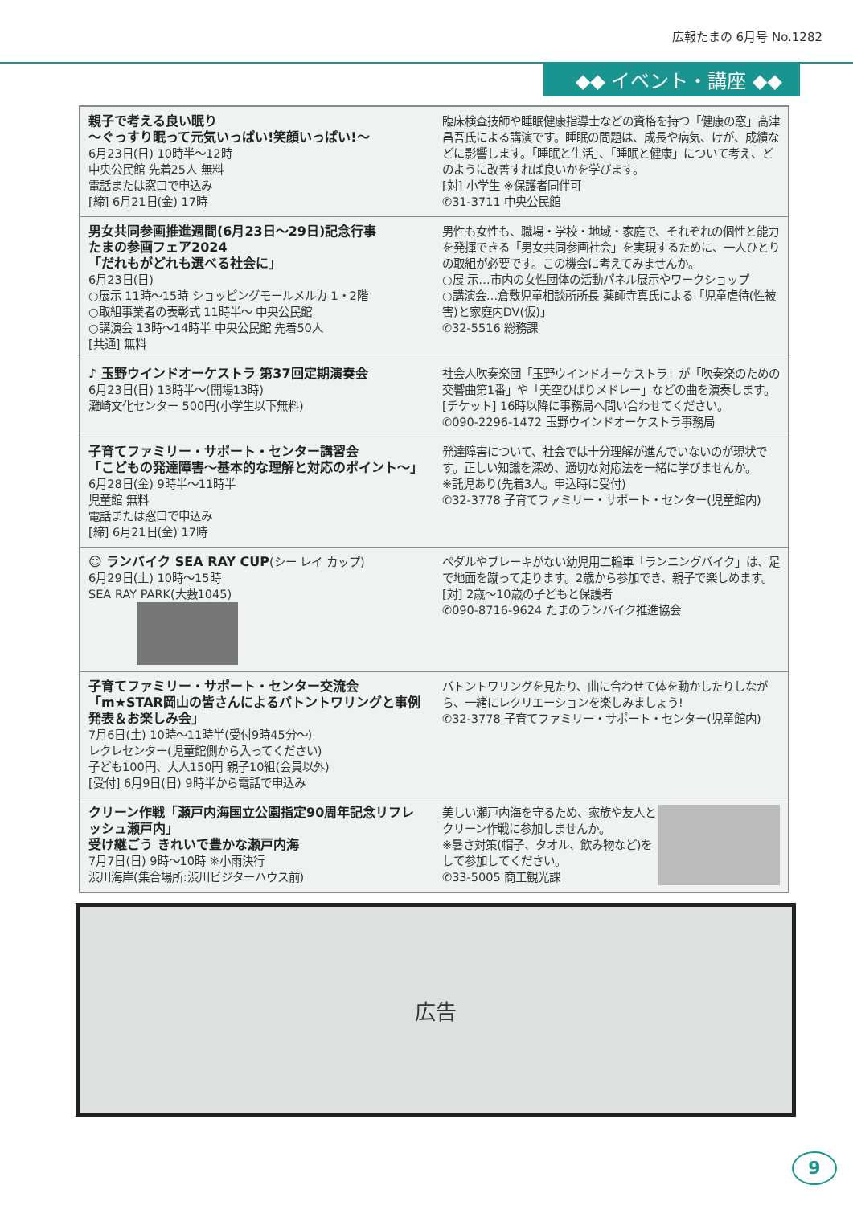広報たまの 6月号 No.1282
◆◆ イベント・講座 ◆◆
| 親子で考える良い眠り ～ぐっすり眠って元気いっぱい!笑顔いっぱい!～ 6月23日(日) 10時半～12時 中央公民館 先着25人 無料 電話または窓口で申込み [締] 6月21日(金) 17時 | 臨床検査技師や睡眠健康指導士などの資格を持つ「健康の窓」髙津昌吾氏による講演です。睡眠の問題は、成長や病気、けが、成績などに影響します。「睡眠と生活」、「睡眠と健康」について考え、どのように改善すれば良いかを学びます。 [対] 小学生 ※保護者同伴可 ✆31-3711 中央公民館 |
| 男女共同参画推進週間(6月23日～29日)記念行事 たまの参画フェア2024 「だれもがどれも選べる社会に」 6月23日(日) ○展示 11時～15時 ショッピングモールメルカ 1・2階 ○取組事業者の表彰式 11時半～ 中央公民館 ○講演会 13時～14時半 中央公民館 先着50人 [共通] 無料 | 男性も女性も、職場・学校・地域・家庭で、それぞれの個性と能力を発揮できる「男女共同参画社会」を実現するために、一人ひとりの取組が必要です。この機会に考えてみませんか。 ○展 示…市内の女性団体の活動パネル展示やワークショップ ○講演会…倉敷児童相談所所長 薬師寺真氏による「児童虐待(性被害)と家庭内DV(仮)」 ✆32-5516 総務課 |
| ♪ 玉野ウインドオーケストラ 第37回定期演奏会 6月23日(日) 13時半～(開場13時) 灘崎文化センター 500円(小学生以下無料) | 社会人吹奏楽団「玉野ウインドオーケストラ」が「吹奏楽のための交響曲第1番」や「美空ひばりメドレー」などの曲を演奏します。 [チケット] 16時以降に事務局へ問い合わせてください。 ✆090-2296-1472 玉野ウインドオーケストラ事務局 |
| 子育てファミリー・サポート・センター講習会 「こどもの発達障害～基本的な理解と対応のポイント～」 6月28日(金) 9時半～11時半 児童館 無料 電話または窓口で申込み [締] 6月21日(金) 17時 | 発達障害について、社会では十分理解が進んでいないのが現状です。正しい知識を深め、適切な対応法を一緒に学びませんか。 ※託児あり(先着3人。申込時に受付) ✆32-3778 子育てファミリー・サポート・センター(児童館内) |
| ☺ ランバイク SEA RAY CUP (シー レイ カップ) 6月29日(土) 10時～15時 SEA RAY PARK(大藪1045) | ペダルやブレーキがない幼児用二輪車「ランニングバイク」は、足で地面を蹴って走ります。2歳から参加でき、親子で楽しめます。 [対] 2歳～10歳の子どもと保護者 ✆090-8716-9624 たまのランバイク推進協会 |
| 子育てファミリー・サポート・センター交流会 「m★STAR岡山の皆さんによるバトントワリングと事例発表＆お楽しみ会」 7月6日(土) 10時～11時半(受付9時45分～) レクレセンター(児童館側から入ってください) 子ども100円、大人150円 親子10組(会員以外) [受付] 6月9日(日) 9時半から電話で申込み | バトントワリングを見たり、曲に合わせて体を動かしたりしながら、一緒にレクリエーションを楽しみましょう! ✆32-3778 子育てファミリー・サポート・センター(児童館内) |
| クリーン作戦「瀬戸内海国立公園指定90周年記念リフレッシュ瀬戸内」 受け継ごう きれいで豊かな瀬戸内海 7月7日(日) 9時～10時 ※小雨決行 渋川海岸(集合場所:渋川ビジターハウス前) | 美しい瀬戸内海を守るため、家族や友人とクリーン作戦に参加しませんか。 ※暑さ対策(帽子、タオル、飲み物など)をして参加してください。 ✆33-5005 商工観光課 |
広告
9